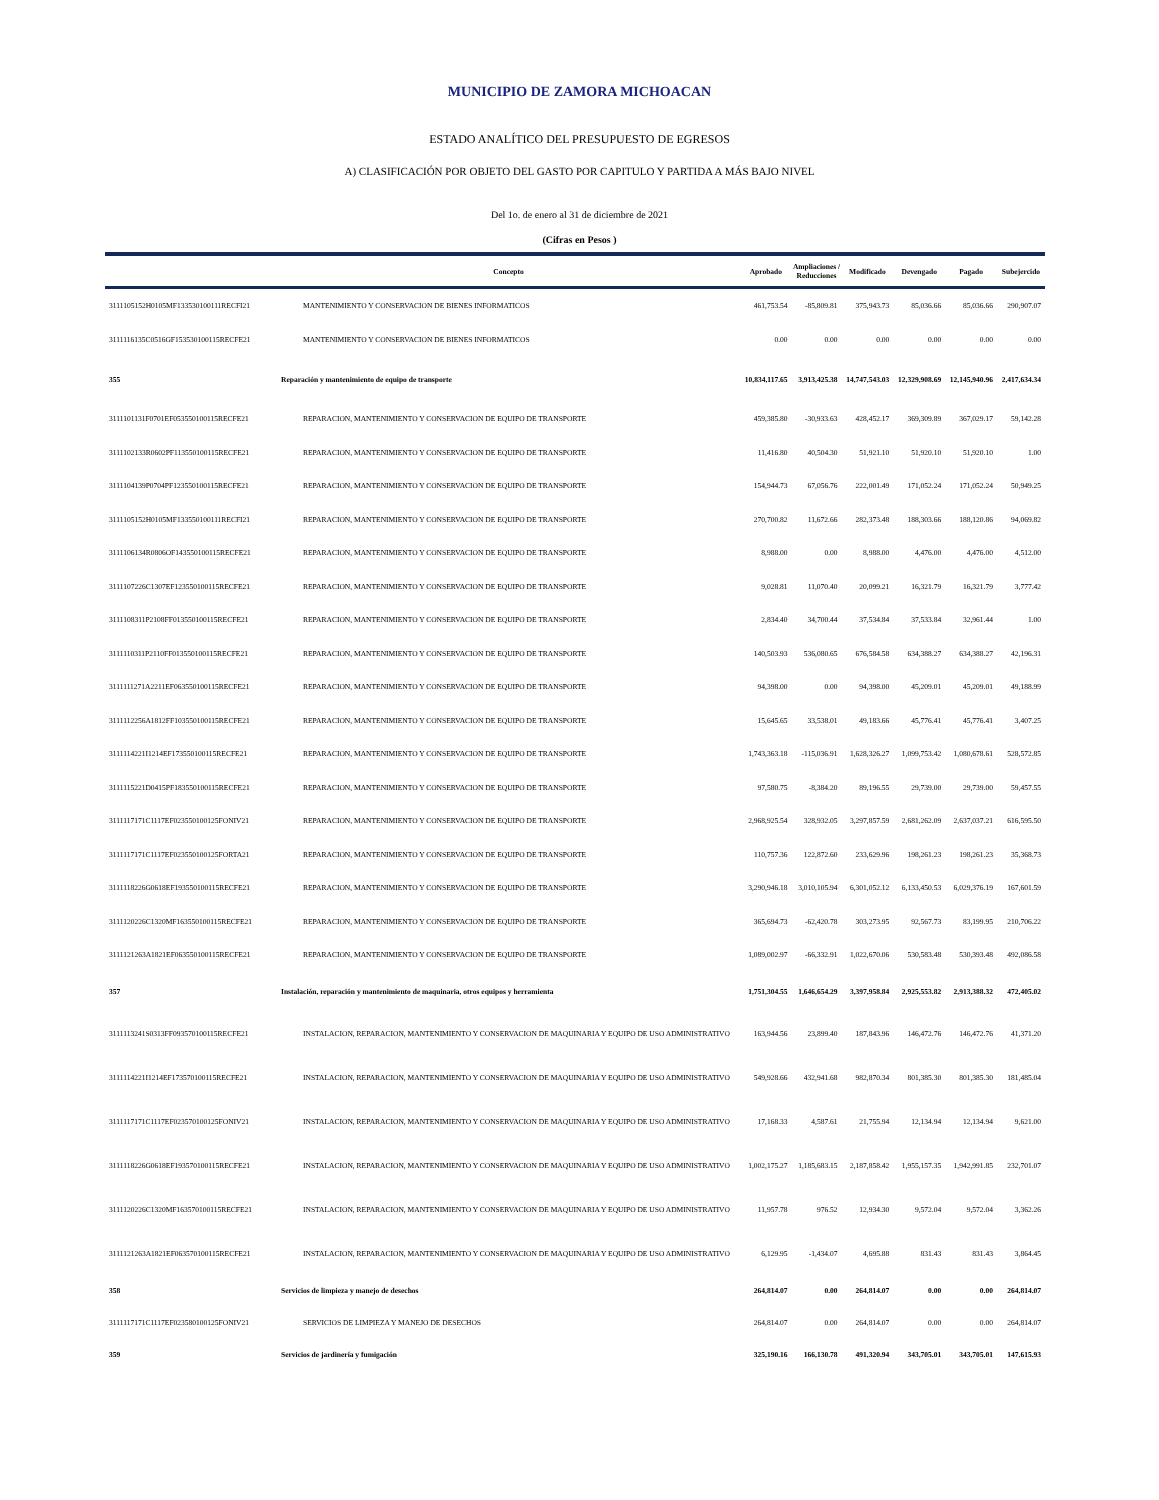MUNICIPIO DE ZAMORA MICHOACAN
ESTADO ANALÍTICO DEL PRESUPUESTO DE EGRESOS
A) CLASIFICACIÓN POR OBJETO DEL GASTO POR CAPITULO Y PARTIDA A MÁS BAJO NIVEL
Del 1o. de enero al 31 de diciembre de 2021
(Cifras en Pesos )
| | Concepto | Aprobado | Ampliaciones / Reducciones | Modificado | Devengado | Pagado | Subejercido |
| --- | --- | --- | --- | --- | --- | --- | --- |
| 3111105152H0105MF133530100111RECFI21 | MANTENIMIENTO Y CONSERVACION DE BIENES INFORMATICOS | 461,753.54 | -85,809.81 | 375,943.73 | 85,036.66 | 85,036.66 | 290,907.07 |
| 3111116135C0516GF153530100115RECFE21 | MANTENIMIENTO Y CONSERVACION DE BIENES INFORMATICOS | 0.00 | 0.00 | 0.00 | 0.00 | 0.00 | 0.00 |
| 355 | Reparación y mantenimiento de equipo de transporte | 10,834,117.65 | 3,913,425.38 | 14,747,543.03 | 12,329,908.69 | 12,145,940.96 | 2,417,634.34 |
| 3111101131F0701EF053550100115RECFE21 | REPARACION, MANTENIMIENTO Y CONSERVACION DE EQUIPO DE TRANSPORTE | 459,385.80 | -30,933.63 | 428,452.17 | 369,309.89 | 367,029.17 | 59,142.28 |
| 3111102133R0602PF113550100115RECFE21 | REPARACION, MANTENIMIENTO Y CONSERVACION DE EQUIPO DE TRANSPORTE | 11,416.80 | 40,504.30 | 51,921.10 | 51,920.10 | 51,920.10 | 1.00 |
| 3111104139P0704PF123550100115RECFE21 | REPARACION, MANTENIMIENTO Y CONSERVACION DE EQUIPO DE TRANSPORTE | 154,944.73 | 67,056.76 | 222,001.49 | 171,052.24 | 171,052.24 | 50,949.25 |
| 3111105152H0105MF133550100111RECFI21 | REPARACION, MANTENIMIENTO Y CONSERVACION DE EQUIPO DE TRANSPORTE | 270,700.82 | 11,672.66 | 282,373.48 | 188,303.66 | 188,120.86 | 94,069.82 |
| 3111106134R0806OF143550100115RECFE21 | REPARACION, MANTENIMIENTO Y CONSERVACION DE EQUIPO DE TRANSPORTE | 8,988.00 | 0.00 | 8,988.00 | 4,476.00 | 4,476.00 | 4,512.00 |
| 3111107226C1307EF123550100115RECFE21 | REPARACION, MANTENIMIENTO Y CONSERVACION DE EQUIPO DE TRANSPORTE | 9,028.81 | 11,070.40 | 20,099.21 | 16,321.79 | 16,321.79 | 3,777.42 |
| 3111108311P2108FF013550100115RECFE21 | REPARACION, MANTENIMIENTO Y CONSERVACION DE EQUIPO DE TRANSPORTE | 2,834.40 | 34,700.44 | 37,534.84 | 37,533.84 | 32,961.44 | 1.00 |
| 3111110311P2110FF013550100115RECFE21 | REPARACION, MANTENIMIENTO Y CONSERVACION DE EQUIPO DE TRANSPORTE | 140,503.93 | 536,080.65 | 676,584.58 | 634,388.27 | 634,388.27 | 42,196.31 |
| 3111111271A2211EF063550100115RECFE21 | REPARACION, MANTENIMIENTO Y CONSERVACION DE EQUIPO DE TRANSPORTE | 94,398.00 | 0.00 | 94,398.00 | 45,209.01 | 45,209.01 | 49,188.99 |
| 3111112256A1812FF103550100115RECFE21 | REPARACION, MANTENIMIENTO Y CONSERVACION DE EQUIPO DE TRANSPORTE | 15,645.65 | 33,538.01 | 49,183.66 | 45,776.41 | 45,776.41 | 3,407.25 |
| 3111114221I1214EF173550100115RECFE21 | REPARACION, MANTENIMIENTO Y CONSERVACION DE EQUIPO DE TRANSPORTE | 1,743,363.18 | -115,036.91 | 1,628,326.27 | 1,099,753.42 | 1,080,678.61 | 528,572.85 |
| 3111115221D0415PF183550100115RECFE21 | REPARACION, MANTENIMIENTO Y CONSERVACION DE EQUIPO DE TRANSPORTE | 97,580.75 | -8,384.20 | 89,196.55 | 29,739.00 | 29,739.00 | 59,457.55 |
| 3111117171C1117EF023550100125FONIV21 | REPARACION, MANTENIMIENTO Y CONSERVACION DE EQUIPO DE TRANSPORTE | 2,968,925.54 | 328,932.05 | 3,297,857.59 | 2,681,262.09 | 2,637,037.21 | 616,595.50 |
| 3111117171C1117EF023550100125FORTA21 | REPARACION, MANTENIMIENTO Y CONSERVACION DE EQUIPO DE TRANSPORTE | 110,757.36 | 122,872.60 | 233,629.96 | 198,261.23 | 198,261.23 | 35,368.73 |
| 3111118226G0618EF193550100115RECFE21 | REPARACION, MANTENIMIENTO Y CONSERVACION DE EQUIPO DE TRANSPORTE | 3,290,946.18 | 3,010,105.94 | 6,301,052.12 | 6,133,450.53 | 6,029,376.19 | 167,601.59 |
| 3111120226C1320MF163550100115RECFE21 | REPARACION, MANTENIMIENTO Y CONSERVACION DE EQUIPO DE TRANSPORTE | 365,694.73 | -62,420.78 | 303,273.95 | 92,567.73 | 83,199.95 | 210,706.22 |
| 3111121263A1821EF063550100115RECFE21 | REPARACION, MANTENIMIENTO Y CONSERVACION DE EQUIPO DE TRANSPORTE | 1,089,002.97 | -66,332.91 | 1,022,670.06 | 530,583.48 | 530,393.48 | 492,086.58 |
| 357 | Instalación, reparación y mantenimiento de maquinaria, otros equipos y herramienta | 1,751,304.55 | 1,646,654.29 | 3,397,958.84 | 2,925,553.82 | 2,913,388.32 | 472,405.02 |
| 3111113241S0313FF093570100115RECFE21 | INSTALACION, REPARACION, MANTENIMIENTO Y CONSERVACION DE MAQUINARIA Y EQUIPO DE USO ADMINISTRATIVO | 163,944.56 | 23,899.40 | 187,843.96 | 146,472.76 | 146,472.76 | 41,371.20 |
| 3111114221I1214EF173570100115RECFE21 | INSTALACION, REPARACION, MANTENIMIENTO Y CONSERVACION DE MAQUINARIA Y EQUIPO DE USO ADMINISTRATIVO | 549,928.66 | 432,941.68 | 982,870.34 | 801,385.30 | 801,385.30 | 181,485.04 |
| 3111117171C1117EF023570100125FONIV21 | INSTALACION, REPARACION, MANTENIMIENTO Y CONSERVACION DE MAQUINARIA Y EQUIPO DE USO ADMINISTRATIVO | 17,168.33 | 4,587.61 | 21,755.94 | 12,134.94 | 12,134.94 | 9,621.00 |
| 3111118226G0618EF193570100115RECFE21 | INSTALACION, REPARACION, MANTENIMIENTO Y CONSERVACION DE MAQUINARIA Y EQUIPO DE USO ADMINISTRATIVO | 1,002,175.27 | 1,185,683.15 | 2,187,858.42 | 1,955,157.35 | 1,942,991.85 | 232,701.07 |
| 3111120226C1320MF163570100115RECFE21 | INSTALACION, REPARACION, MANTENIMIENTO Y CONSERVACION DE MAQUINARIA Y EQUIPO DE USO ADMINISTRATIVO | 11,957.78 | 976.52 | 12,934.30 | 9,572.04 | 9,572.04 | 3,362.26 |
| 3111121263A1821EF063570100115RECFE21 | INSTALACION, REPARACION, MANTENIMIENTO Y CONSERVACION DE MAQUINARIA Y EQUIPO DE USO ADMINISTRATIVO | 6,129.95 | -1,434.07 | 4,695.88 | 831.43 | 831.43 | 3,864.45 |
| 358 | Servicios de limpieza y manejo de desechos | 264,814.07 | 0.00 | 264,814.07 | 0.00 | 0.00 | 264,814.07 |
| 3111117171C1117EF023580100125FONIV21 | SERVICIOS DE LIMPIEZA Y MANEJO DE DESECHOS | 264,814.07 | 0.00 | 264,814.07 | 0.00 | 0.00 | 264,814.07 |
| 359 | Servicios de jardinería y fumigación | 325,190.16 | 166,130.78 | 491,320.94 | 343,705.01 | 343,705.01 | 147,615.93 |